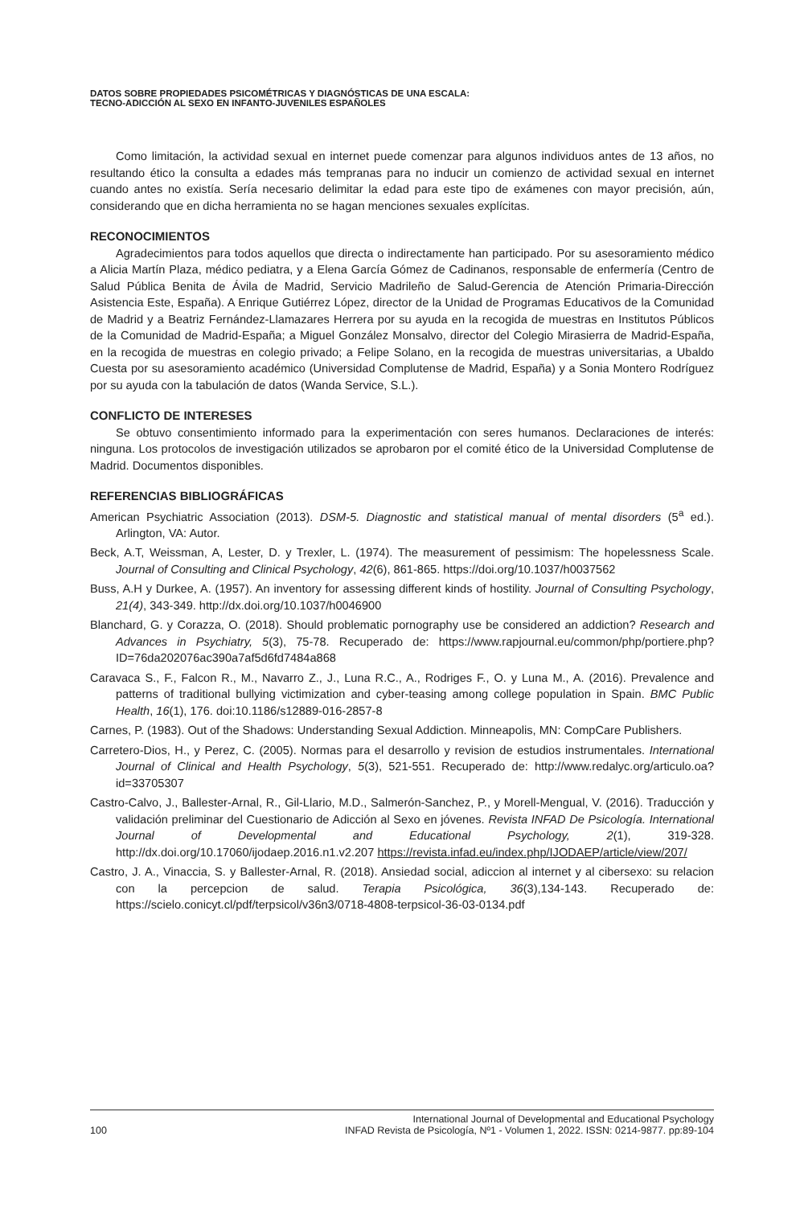DATOS SOBRE PROPIEDADES PSICOMÉTRICAS Y DIAGNÓSTICAS DE UNA ESCALA:
TECNO-ADICCIÓN AL SEXO EN INFANTO-JUVENILES ESPAÑOLES
Como limitación, la actividad sexual en internet puede comenzar para algunos individuos antes de 13 años, no resultando ético la consulta a edades más tempranas para no inducir un comienzo de actividad sexual en internet cuando antes no existía. Sería necesario delimitar la edad para este tipo de exámenes con mayor precisión, aún, considerando que en dicha herramienta no se hagan menciones sexuales explícitas.
RECONOCIMIENTOS
Agradecimientos para todos aquellos que directa o indirectamente han participado. Por su asesoramiento médico a Alicia Martín Plaza, médico pediatra, y a Elena García Gómez de Cadinanos, responsable de enfermería (Centro de Salud Pública Benita de Ávila de Madrid, Servicio Madrileño de Salud-Gerencia de Atención Primaria-Dirección Asistencia Este, España). A Enrique Gutiérrez López, director de la Unidad de Programas Educativos de la Comunidad de Madrid y a Beatriz Fernández-Llamazares Herrera por su ayuda en la recogida de muestras en Institutos Públicos de la Comunidad de Madrid-España; a Miguel González Monsalvo, director del Colegio Mirasierra de Madrid-España, en la recogida de muestras en colegio privado; a Felipe Solano, en la recogida de muestras universitarias, a Ubaldo Cuesta por su asesoramiento académico (Universidad Complutense de Madrid, España) y a Sonia Montero Rodríguez por su ayuda con la tabulación de datos (Wanda Service, S.L.).
CONFLICTO DE INTERESES
Se obtuvo consentimiento informado para la experimentación con seres humanos. Declaraciones de interés: ninguna. Los protocolos de investigación utilizados se aprobaron por el comité ético de la Universidad Complutense de Madrid. Documentos disponibles.
REFERENCIAS BIBLIOGRÁFICAS
American Psychiatric Association (2013). DSM-5. Diagnostic and statistical manual of mental disorders (5<sup>a</sup> ed.). Arlington, VA: Autor.
Beck, A.T, Weissman, A, Lester, D. y Trexler, L. (1974). The measurement of pessimism: The hopelessness Scale. Journal of Consulting and Clinical Psychology, 42(6), 861-865. https://doi.org/10.1037/h0037562
Buss, A.H y Durkee, A. (1957). An inventory for assessing different kinds of hostility. Journal of Consulting Psychology, 21(4), 343-349. http://dx.doi.org/10.1037/h0046900
Blanchard, G. y Corazza, O. (2018). Should problematic pornography use be considered an addiction? Research and Advances in Psychiatry, 5(3), 75-78. Recuperado de: https://www.rapjournal.eu/common/php/portiere.php?ID=76da202076ac390a7af5d6fd7484a868
Caravaca S., F., Falcon R., M., Navarro Z., J., Luna R.C., A., Rodriges F., O. y Luna M., A. (2016). Prevalence and patterns of traditional bullying victimization and cyber-teasing among college population in Spain. BMC Public Health, 16(1), 176. doi:10.1186/s12889-016-2857-8
Carnes, P. (1983). Out of the Shadows: Understanding Sexual Addiction. Minneapolis, MN: CompCare Publishers.
Carretero-Dios, H., y Perez, C. (2005). Normas para el desarrollo y revision de estudios instrumentales. International Journal of Clinical and Health Psychology, 5(3), 521-551. Recuperado de: http://www.redalyc.org/articulo.oa?id=33705307
Castro-Calvo, J., Ballester-Arnal, R., Gil-Llario, M.D., Salmerón-Sanchez, P., y Morell-Mengual, V. (2016). Traducción y validación preliminar del Cuestionario de Adicción al Sexo en jóvenes. Revista INFAD De Psicología. International Journal of Developmental and Educational Psychology, 2(1), 319-328. http://dx.doi.org/10.17060/ijodaep.2016.n1.v2.207 https://revista.infad.eu/index.php/IJODAEP/article/view/207/
Castro, J. A., Vinaccia, S. y Ballester-Arnal, R. (2018). Ansiedad social, adiccion al internet y al cibersexo: su relacion con la percepcion de salud. Terapia Psicológica, 36(3),134-143. Recuperado de: https://scielo.conicyt.cl/pdf/terpsicol/v36n3/0718-4808-terpsicol-36-03-0134.pdf
100 International Journal of Developmental and Educational Psychology
INFAD Revista de Psicología, Nº1 - Volumen 1, 2022. ISSN: 0214-9877. pp:89-104